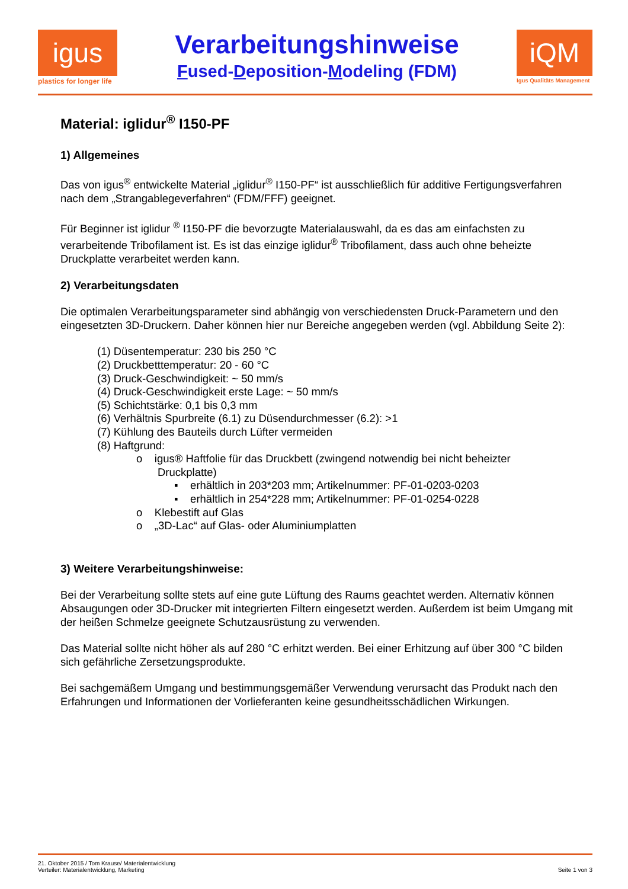igus
plastics for longer life
Verarbeitungshinweise
Fused-Deposition-Modeling (FDM)
iQM
Igus Qualitäts Management
Material: iglidur<sup>®</sup> I150-PF
1) Allgemeines
Das von igus<sup>®</sup> entwickelte Material „iglidur<sup>®</sup> I150-PF“ ist ausschließlich für additive Fertigungsverfahren nach dem „Strangablegeverfahren“ (FDM/FFF) geeignet.
Für Beginner ist iglidur <sup>®</sup> I150-PF die bevorzugte Materialauswahl, da es das am einfachsten zu verarbeitende Tribofilament ist. Es ist das einzige iglidur<sup>®</sup> Tribofilament, dass auch ohne beheizte Druckplatte verarbeitet werden kann.
2) Verarbeitungsdaten
Die optimalen Verarbeitungsparameter sind abhängig von verschiedensten Druck-Parametern und den eingesetzten 3D-Druckern. Daher können hier nur Bereiche angegeben werden (vgl. Abbildung Seite 2):
(1) Düsentemperatur: 230 bis 250 °C
(2) Druckbetttemperatur: 20 - 60 °C
(3) Druck-Geschwindigkeit: ~ 50 mm/s
(4) Druck-Geschwindigkeit erste Lage: ~ 50 mm/s
(5) Schichtstärke: 0,1 bis 0,3 mm
(6) Verhältnis Spurbreite (6.1) zu Düsendurchmesser (6.2): >1
(7) Kühlung des Bauteils durch Lüfter vermeiden
(8) Haftgrund:
o igus® Haftfolie für das Druckbett (zwingend notwendig bei nicht beheizter
Druckplatte)
▪ erhältlich in 203*203 mm; Artikelnummer: PF-01-0203-0203
▪ erhältlich in 254*228 mm; Artikelnummer: PF-01-0254-0228
o Klebestift auf Glas
o „3D-Lac“ auf Glas- oder Aluminiumplatten
3) Weitere Verarbeitungshinweise:
Bei der Verarbeitung sollte stets auf eine gute Lüftung des Raums geachtet werden. Alternativ können Absaugungen oder 3D-Drucker mit integrierten Filtern eingesetzt werden. Außerdem ist beim Umgang mit der heißen Schmelze geeignete Schutzausrüstung zu verwenden.
Das Material sollte nicht höher als auf 280 °C erhitzt werden. Bei einer Erhitzung auf über 300 °C bilden sich gefährliche Zersetzungsprodukte.
Bei sachgemäßem Umgang und bestimmungsgemäßer Verwendung verursacht das Produkt nach den Erfahrungen und Informationen der Vorlieferanten keine gesundheitsschädlichen Wirkungen.
21. Oktober 2015 / Tom Krause/ Materialentwicklung
Verteiler: Materialentwicklung, Marketing
Seite 1 von 3